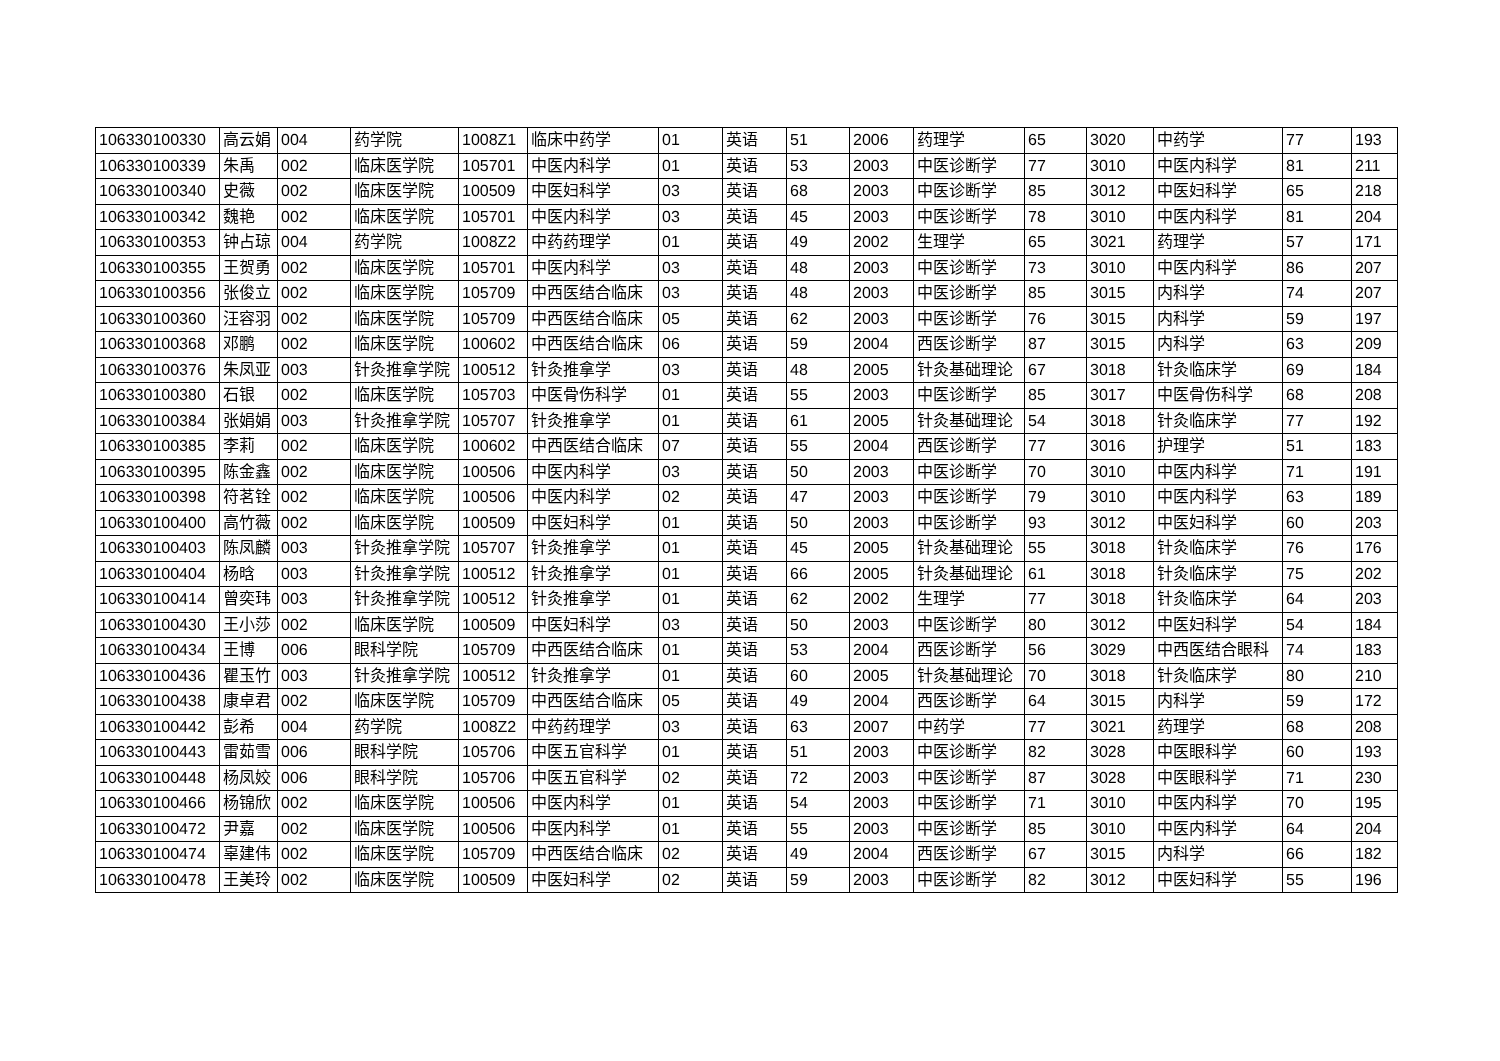| 106330100330 | 高云娟 | 004 | 药学院 | 1008Z1 | 临床中药学 | 01 | 英语 | 51 | 2006 | 药理学 | 65 | 3020 | 中药学 | 77 | 193 |
| 106330100339 | 朱禹 | 002 | 临床医学院 | 105701 | 中医内科学 | 01 | 英语 | 53 | 2003 | 中医诊断学 | 77 | 3010 | 中医内科学 | 81 | 211 |
| 106330100340 | 史薇 | 002 | 临床医学院 | 100509 | 中医妇科学 | 03 | 英语 | 68 | 2003 | 中医诊断学 | 85 | 3012 | 中医妇科学 | 65 | 218 |
| 106330100342 | 魏艳 | 002 | 临床医学院 | 105701 | 中医内科学 | 03 | 英语 | 45 | 2003 | 中医诊断学 | 78 | 3010 | 中医内科学 | 81 | 204 |
| 106330100353 | 钟占琼 | 004 | 药学院 | 1008Z2 | 中药药理学 | 01 | 英语 | 49 | 2002 | 生理学 | 65 | 3021 | 药理学 | 57 | 171 |
| 106330100355 | 王贺勇 | 002 | 临床医学院 | 105701 | 中医内科学 | 03 | 英语 | 48 | 2003 | 中医诊断学 | 73 | 3010 | 中医内科学 | 86 | 207 |
| 106330100356 | 张俊立 | 002 | 临床医学院 | 105709 | 中西医结合临床 | 03 | 英语 | 48 | 2003 | 中医诊断学 | 85 | 3015 | 内科学 | 74 | 207 |
| 106330100360 | 汪容羽 | 002 | 临床医学院 | 105709 | 中西医结合临床 | 05 | 英语 | 62 | 2003 | 中医诊断学 | 76 | 3015 | 内科学 | 59 | 197 |
| 106330100368 | 邓鹏 | 002 | 临床医学院 | 100602 | 中西医结合临床 | 06 | 英语 | 59 | 2004 | 西医诊断学 | 87 | 3015 | 内科学 | 63 | 209 |
| 106330100376 | 朱凤亚 | 003 | 针灸推拿学院 | 100512 | 针灸推拿学 | 03 | 英语 | 48 | 2005 | 针灸基础理论 | 67 | 3018 | 针灸临床学 | 69 | 184 |
| 106330100380 | 石银 | 002 | 临床医学院 | 105703 | 中医骨伤科学 | 01 | 英语 | 55 | 2003 | 中医诊断学 | 85 | 3017 | 中医骨伤科学 | 68 | 208 |
| 106330100384 | 张娟娟 | 003 | 针灸推拿学院 | 105707 | 针灸推拿学 | 01 | 英语 | 61 | 2005 | 针灸基础理论 | 54 | 3018 | 针灸临床学 | 77 | 192 |
| 106330100385 | 李莉 | 002 | 临床医学院 | 100602 | 中西医结合临床 | 07 | 英语 | 55 | 2004 | 西医诊断学 | 77 | 3016 | 护理学 | 51 | 183 |
| 106330100395 | 陈金鑫 | 002 | 临床医学院 | 100506 | 中医内科学 | 03 | 英语 | 50 | 2003 | 中医诊断学 | 70 | 3010 | 中医内科学 | 71 | 191 |
| 106330100398 | 符茗铨 | 002 | 临床医学院 | 100506 | 中医内科学 | 02 | 英语 | 47 | 2003 | 中医诊断学 | 79 | 3010 | 中医内科学 | 63 | 189 |
| 106330100400 | 高竹薇 | 002 | 临床医学院 | 100509 | 中医妇科学 | 01 | 英语 | 50 | 2003 | 中医诊断学 | 93 | 3012 | 中医妇科学 | 60 | 203 |
| 106330100403 | 陈凤麟 | 003 | 针灸推拿学院 | 105707 | 针灸推拿学 | 01 | 英语 | 45 | 2005 | 针灸基础理论 | 55 | 3018 | 针灸临床学 | 76 | 176 |
| 106330100404 | 杨晗 | 003 | 针灸推拿学院 | 100512 | 针灸推拿学 | 01 | 英语 | 66 | 2005 | 针灸基础理论 | 61 | 3018 | 针灸临床学 | 75 | 202 |
| 106330100414 | 曾奕玮 | 003 | 针灸推拿学院 | 100512 | 针灸推拿学 | 01 | 英语 | 62 | 2002 | 生理学 | 77 | 3018 | 针灸临床学 | 64 | 203 |
| 106330100430 | 王小莎 | 002 | 临床医学院 | 100509 | 中医妇科学 | 03 | 英语 | 50 | 2003 | 中医诊断学 | 80 | 3012 | 中医妇科学 | 54 | 184 |
| 106330100434 | 王博 | 006 | 眼科学院 | 105709 | 中西医结合临床 | 01 | 英语 | 53 | 2004 | 西医诊断学 | 56 | 3029 | 中西医结合眼科 | 74 | 183 |
| 106330100436 | 瞿玉竹 | 003 | 针灸推拿学院 | 100512 | 针灸推拿学 | 01 | 英语 | 60 | 2005 | 针灸基础理论 | 70 | 3018 | 针灸临床学 | 80 | 210 |
| 106330100438 | 康卓君 | 002 | 临床医学院 | 105709 | 中西医结合临床 | 05 | 英语 | 49 | 2004 | 西医诊断学 | 64 | 3015 | 内科学 | 59 | 172 |
| 106330100442 | 彭希 | 004 | 药学院 | 1008Z2 | 中药药理学 | 03 | 英语 | 63 | 2007 | 中药学 | 77 | 3021 | 药理学 | 68 | 208 |
| 106330100443 | 雷茹雪 | 006 | 眼科学院 | 105706 | 中医五官科学 | 01 | 英语 | 51 | 2003 | 中医诊断学 | 82 | 3028 | 中医眼科学 | 60 | 193 |
| 106330100448 | 杨凤姣 | 006 | 眼科学院 | 105706 | 中医五官科学 | 02 | 英语 | 72 | 2003 | 中医诊断学 | 87 | 3028 | 中医眼科学 | 71 | 230 |
| 106330100466 | 杨锦欣 | 002 | 临床医学院 | 100506 | 中医内科学 | 01 | 英语 | 54 | 2003 | 中医诊断学 | 71 | 3010 | 中医内科学 | 70 | 195 |
| 106330100472 | 尹嘉 | 002 | 临床医学院 | 100506 | 中医内科学 | 01 | 英语 | 55 | 2003 | 中医诊断学 | 85 | 3010 | 中医内科学 | 64 | 204 |
| 106330100474 | 辜建伟 | 002 | 临床医学院 | 105709 | 中西医结合临床 | 02 | 英语 | 49 | 2004 | 西医诊断学 | 67 | 3015 | 内科学 | 66 | 182 |
| 106330100478 | 王美玲 | 002 | 临床医学院 | 100509 | 中医妇科学 | 02 | 英语 | 59 | 2003 | 中医诊断学 | 82 | 3012 | 中医妇科学 | 55 | 196 |